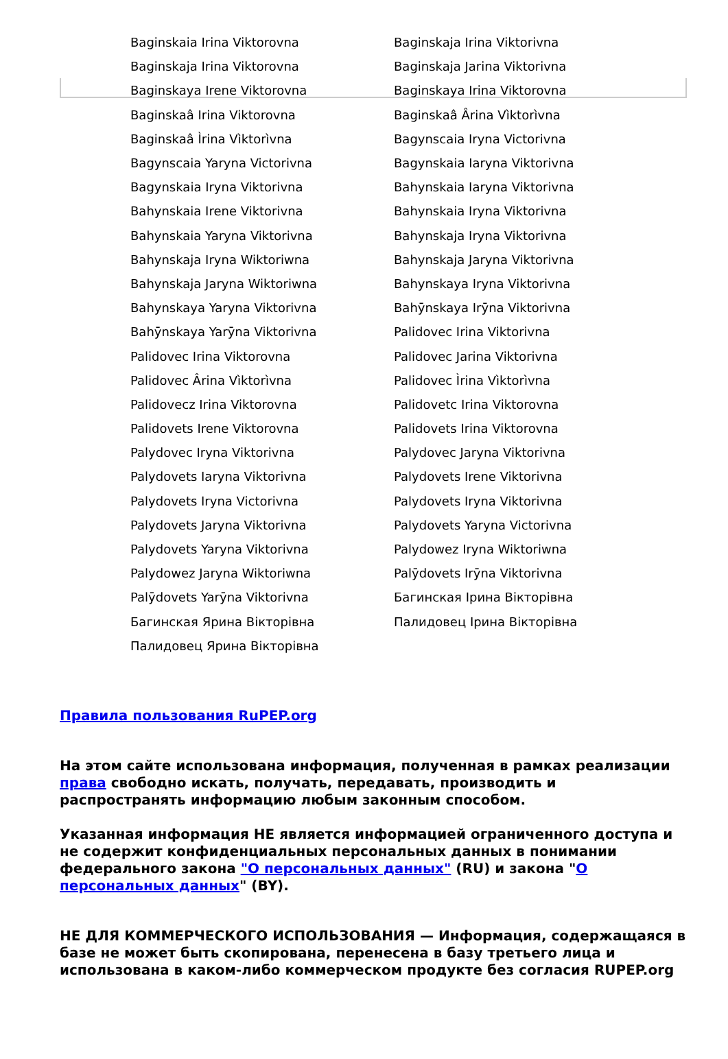| Baginskaia Irina Viktorovna | Baginskaja Irina Viktorivna |
| Baginskaja Irina Viktorovna | Baginskaja Jarina Viktorivna |
| Baginskaya Irene Viktorovna | Baginskaya Irina Viktorovna |
| Baginskaâ Irina Viktorovna | Baginskaâ Ârina Vìktorìvna |
| Baginskaâ Ìrina Vìktorìvna | Bagynscaia Iryna Victorivna |
| Bagynscaia Yaryna Victorivna | Bagynskaia Iaryna Viktorivna |
| Bagynskaia Iryna Viktorivna | Bahynskaia Iaryna Viktorivna |
| Bahynskaia Irene Viktorivna | Bahynskaia Iryna Viktorivna |
| Bahynskaia Yaryna Viktorivna | Bahynskaja Iryna Viktorivna |
| Bahynskaja Iryna Wiktoriwna | Bahynskaja Jaryna Viktorivna |
| Bahynskaja Jaryna Wiktoriwna | Bahynskaya Iryna Viktorivna |
| Bahynskaya Yaryna Viktorivna | Bahȳnskaya Irȳna Viktorivna |
| Bahȳnskaya Yarȳna Viktorivna | Palidovec Irina Viktorivna |
| Palidovec Irina Viktorovna | Palidovec Jarina Viktorivna |
| Palidovec Ârina Vìktorìvna | Palidovec Ìrina Vìktorìvna |
| Palidovecz Irina Viktorovna | Palidovetc Irina Viktorovna |
| Palidovets Irene Viktorovna | Palidovets Irina Viktorovna |
| Palydovec Iryna Viktorivna | Palydovec Jaryna Viktorivna |
| Palydovets Iaryna Viktorivna | Palydovets Irene Viktorivna |
| Palydovets Iryna Victorivna | Palydovets Iryna Viktorivna |
| Palydovets Jaryna Viktorivna | Palydovets Yaryna Victorivna |
| Palydovets Yaryna Viktorivna | Palydowez Iryna Wiktoriwna |
| Palydowez Jaryna Wiktoriwna | Palȳdovets Irȳna Viktorivna |
| Palȳdovets Yarȳna Viktorivna | Багинская Ірина Вікторівна |
| Багинская Ярина Вікторівна | Палидовец Ірина Вікторівна |
| Палидовец Ярина Вікторівна | |
Правила пользования RuPEP.org
На этом сайте использована информация, полученная в рамках реализации права свободно искать, получать, передавать, производить и распространять информацию любым законным способом.
Указанная информация НЕ является информацией ограниченного доступа и не содержит конфиденциальных персональных данных в понимании федерального закона "О персональных данных" (RU) и закона "О персональных данных" (BY).
НЕ ДЛЯ КОММЕРЧЕСКОГО ИСПОЛЬЗОВАНИЯ — Информация, содержащаяся в базе не может быть скопирована, перенесена в базу третьего лица и использована в каком-либо коммерческом продукте без согласия RUPEP.org